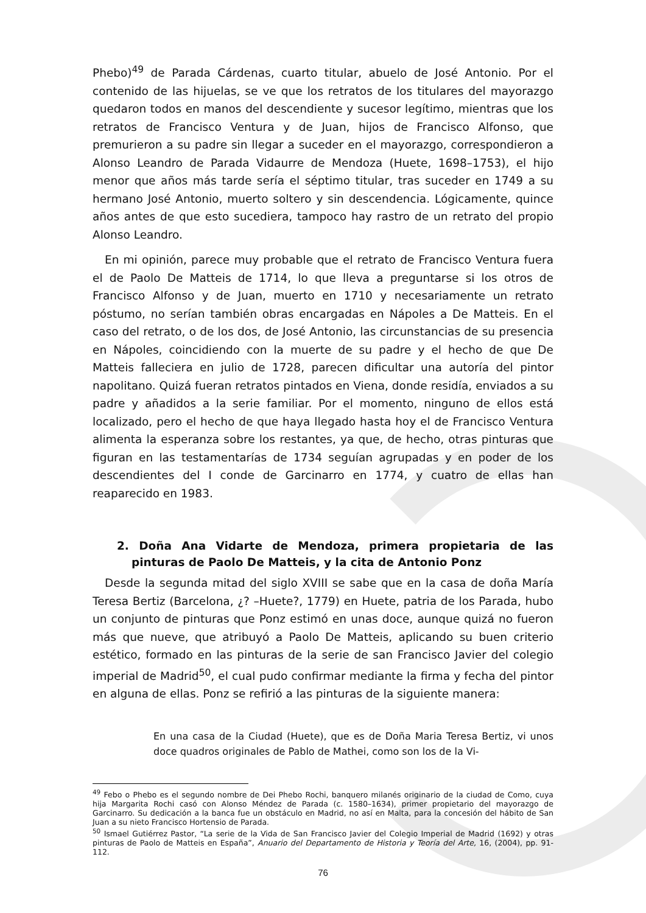Phebo)<sup>49</sup> de Parada Cárdenas, cuarto titular, abuelo de José Antonio. Por el contenido de las hijuelas, se ve que los retratos de los titulares del mayorazgo quedaron todos en manos del descendiente y sucesor legítimo, mientras que los retratos de Francisco Ventura y de Juan, hijos de Francisco Alfonso, que premurieron a su padre sin llegar a suceder en el mayorazgo, correspondieron a Alonso Leandro de Parada Vidaurre de Mendoza (Huete, 1698–1753), el hijo menor que años más tarde sería el séptimo titular, tras suceder en 1749 a su hermano José Antonio, muerto soltero y sin descendencia. Lógicamente, quince años antes de que esto sucediera, tampoco hay rastro de un retrato del propio Alonso Leandro.
En mi opinión, parece muy probable que el retrato de Francisco Ventura fuera el de Paolo De Matteis de 1714, lo que lleva a preguntarse si los otros de Francisco Alfonso y de Juan, muerto en 1710 y necesariamente un retrato póstumo, no serían también obras encargadas en Nápoles a De Matteis. En el caso del retrato, o de los dos, de José Antonio, las circunstancias de su presencia en Nápoles, coincidiendo con la muerte de su padre y el hecho de que De Matteis falleciera en julio de 1728, parecen dificultar una autoría del pintor napolitano. Quizá fueran retratos pintados en Viena, donde residía, enviados a su padre y añadidos a la serie familiar. Por el momento, ninguno de ellos está localizado, pero el hecho de que haya llegado hasta hoy el de Francisco Ventura alimenta la esperanza sobre los restantes, ya que, de hecho, otras pinturas que figuran en las testamentarías de 1734 seguían agrupadas y en poder de los descendientes del I conde de Garcinarro en 1774, y cuatro de ellas han reaparecido en 1983.
2. Doña Ana Vidarte de Mendoza, primera propietaria de las pinturas de Paolo De Matteis, y la cita de Antonio Ponz
Desde la segunda mitad del siglo XVIII se sabe que en la casa de doña María Teresa Bertiz (Barcelona, ¿? –Huete?, 1779) en Huete, patria de los Parada, hubo un conjunto de pinturas que Ponz estimó en unas doce, aunque quizá no fueron más que nueve, que atribuyó a Paolo De Matteis, aplicando su buen criterio estético, formado en las pinturas de la serie de san Francisco Javier del colegio imperial de Madrid<sup>50</sup>, el cual pudo confirmar mediante la firma y fecha del pintor en alguna de ellas. Ponz se refirió a las pinturas de la siguiente manera:
En una casa de la Ciudad (Huete), que es de Doña Maria Teresa Bertiz, vi unos doce quadros originales de Pablo de Mathei, como son los de la Vi-
<sup>49</sup> Febo o Phebo es el segundo nombre de Dei Phebo Rochi, banquero milanés originario de la ciudad de Como, cuya hija Margarita Rochi casó con Alonso Méndez de Parada (c. 1580–1634), primer propietario del mayorazgo de Garcinarro. Su dedicación a la banca fue un obstáculo en Madrid, no así en Malta, para la concesión del hábito de San Juan a su nieto Francisco Hortensio de Parada.
<sup>50</sup> Ismael Gutiérrez Pastor, “La serie de la Vida de San Francisco Javier del Colegio Imperial de Madrid (1692) y otras pinturas de Paolo de Matteis en España”, Anuario del Departamento de Historia y Teoría del Arte, 16, (2004), pp. 91-112.
76